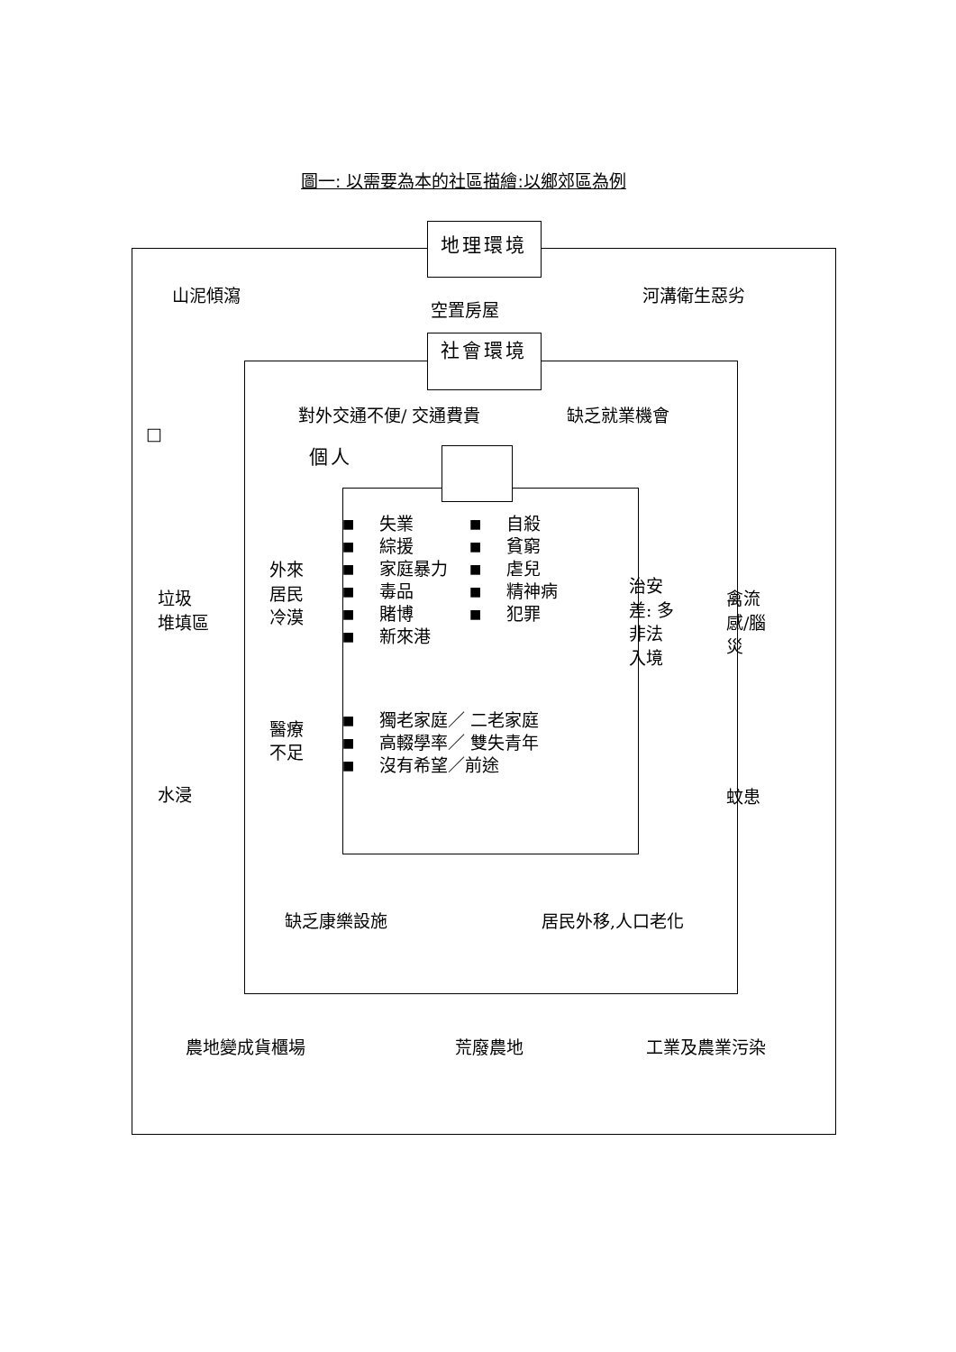圖一: 以需要為本的社區描繪:以鄉郊區為例
地理環境
山泥傾瀉
空置房屋
河溝衛生惡劣
社會環境
對外交通不便/ 交通費貴 缺乏就業機會
□
個人
垃圾
堆填區
水浸
外來
居民
冷漠
醫療
不足
■ 失業
■ 綜援
■ 家庭暴力
■ 毒品
■ 賭博
■ 新來港
■ 自殺
■ 貧窮
■ 虐兒
■ 精神病
■ 犯罪
■ 獨老家庭／ 二老家庭
■ 高輟學率／ 雙失青年
■ 沒有希望／前途
治安
差: 多
非法
入境
禽流
感/腦
災
蚊患
缺乏康樂設施 居民外移,人口老化
農地變成貨櫃場 荒廢農地 工業及農業污染